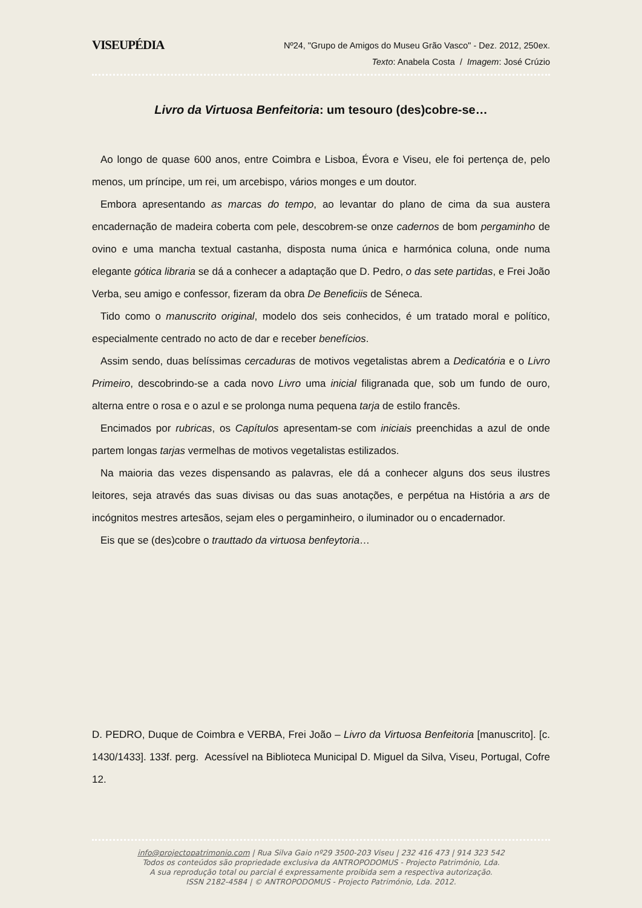VISEUPÉDIA
Nº24, "Grupo de Amigos do Museu Grão Vasco" - Dez. 2012, 250ex.
Texto: Anabela Costa / Imagem: José Crúzio
Livro da Virtuosa Benfeitoria: um tesouro (des)cobre-se…
Ao longo de quase 600 anos, entre Coimbra e Lisboa, Évora e Viseu, ele foi pertença de, pelo menos, um príncipe, um rei, um arcebispo, vários monges e um doutor.
Embora apresentando as marcas do tempo, ao levantar do plano de cima da sua austera encadernação de madeira coberta com pele, descobrem-se onze cadernos de bom pergaminho de ovino e uma mancha textual castanha, disposta numa única e harmónica coluna, onde numa elegante gótica libraria se dá a conhecer a adaptação que D. Pedro, o das sete partidas, e Frei João Verba, seu amigo e confessor, fizeram da obra De Beneficiis de Séneca.
Tido como o manuscrito original, modelo dos seis conhecidos, é um tratado moral e político, especialmente centrado no acto de dar e receber benefícios.
Assim sendo, duas belíssimas cercaduras de motivos vegetalistas abrem a Dedicatória e o Livro Primeiro, descobrindo-se a cada novo Livro uma inicial filigranada que, sob um fundo de ouro, alterna entre o rosa e o azul e se prolonga numa pequena tarja de estilo francês.
Encimados por rubricas, os Capítulos apresentam-se com iniciais preenchidas a azul de onde partem longas tarjas vermelhas de motivos vegetalistas estilizados.
Na maioria das vezes dispensando as palavras, ele dá a conhecer alguns dos seus ilustres leitores, seja através das suas divisas ou das suas anotações, e perpétua na História a ars de incógnitos mestres artesãos, sejam eles o pergaminheiro, o iluminador ou o encadernador.
Eis que se (des)cobre o trauttado da virtuosa benfeytoria…
D. PEDRO, Duque de Coimbra e VERBA, Frei João – Livro da Virtuosa Benfeitoria [manuscrito]. [c. 1430/1433]. 133f. perg. Acessível na Biblioteca Municipal D. Miguel da Silva, Viseu, Portugal, Cofre 12.
info@projectopatrimonio.com | Rua Silva Gaio nº29 3500-203 Viseu | 232 416 473 | 914 323 542
Todos os conteúdos são propriedade exclusiva da ANTROPODOMUS - Projecto Património, Lda.
A sua reprodução total ou parcial é expressamente proibida sem a respectiva autorização.
ISSN 2182-4584 | © ANTROPODOMUS - Projecto Património, Lda. 2012.